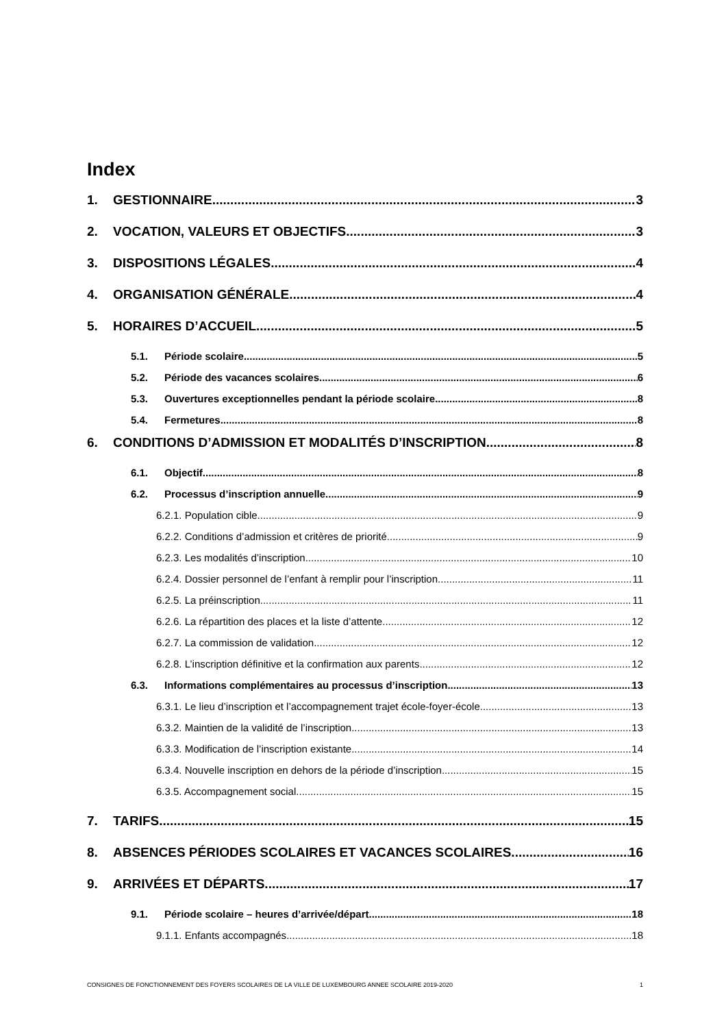Index
1. GESTIONNAIRE 3
2. VOCATION, VALEURS ET OBJECTIFS 3
3. DISPOSITIONS LÉGALES 4
4. ORGANISATION GÉNÉRALE 4
5. HORAIRES D’ACCUEIL 5
5.1. Période scolaire 5
5.2. Période des vacances scolaires 6
5.3. Ouvertures exceptionnelles pendant la période scolaire 8
5.4. Fermetures 8
6. CONDITIONS D’ADMISSION ET MODALITÉS D’INSCRIPTION 8
6.1. Objectif 8
6.2. Processus d’inscription annuelle 9
6.2.1. Population cible 9
6.2.2. Conditions d’admission et critères de priorité 9
6.2.3. Les modalités d’inscription 10
6.2.4. Dossier personnel de l’enfant à remplir pour l’inscription 11
6.2.5. La préinscription 11
6.2.6. La répartition des places et la liste d’attente 12
6.2.7. La commission de validation 12
6.2.8. L’inscription définitive et la confirmation aux parents 12
6.3. Informations complémentaires au processus d’inscription 13
6.3.1. Le lieu d’inscription et l’accompagnement trajet école-foyer-école 13
6.3.2. Maintien de la validité de l’inscription 13
6.3.3. Modification de l’inscription existante 14
6.3.4. Nouvelle inscription en dehors de la période d’inscription 15
6.3.5. Accompagnement social 15
7. TARIFS 15
8. ABSENCES PÉRIODES SCOLAIRES ET VACANCES SCOLAIRES 16
9. ARRIVÉES ET DÉPARTS 17
9.1. Période scolaire – heures d’arrivée/départ 18
9.1.1. Enfants accompagnés 18
CONSIGNES DE FONCTIONNEMENT DES FOYERS SCOLAIRES DE LA VILLE DE LUXEMBOURG ANNEE SCOLAIRE 2019-2020 1